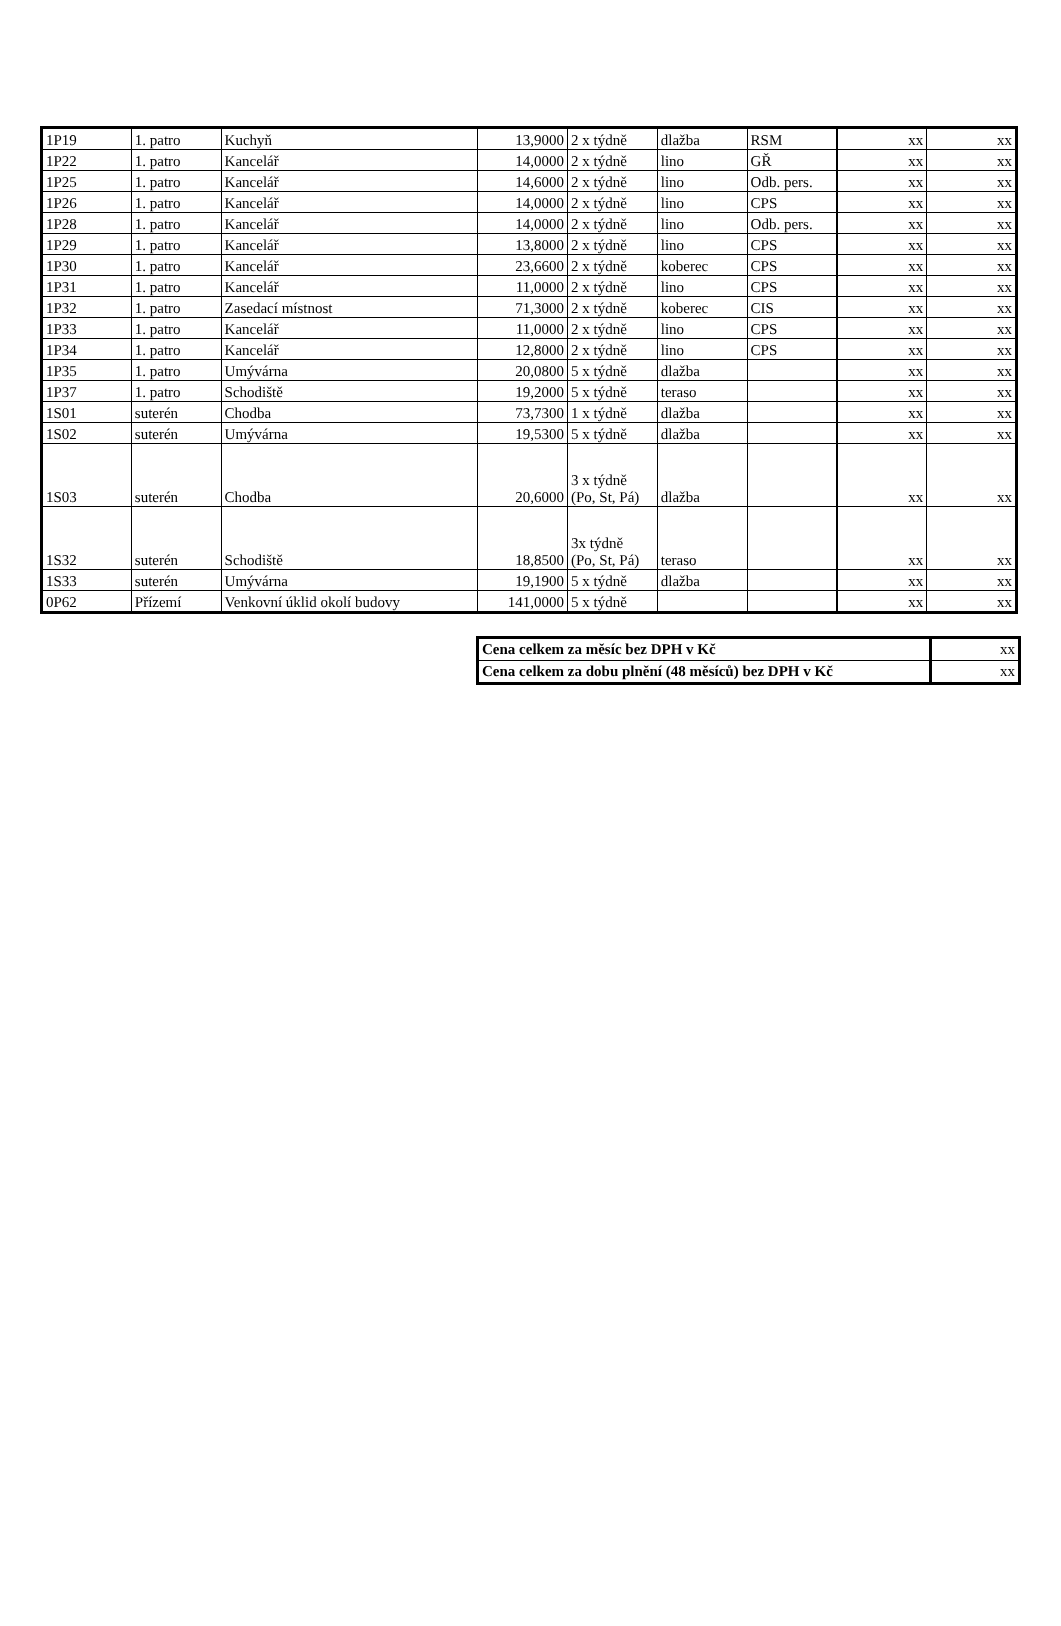| 1P19 | 1. patro | Kuchyň | 13,9000 | 2 x týdně | dlažba | RSM | xx | xx |
| 1P22 | 1. patro | Kancelář | 14,0000 | 2 x týdně | lino | GŘ | xx | xx |
| 1P25 | 1. patro | Kancelář | 14,6000 | 2 x týdně | lino | Odb. pers. | xx | xx |
| 1P26 | 1. patro | Kancelář | 14,0000 | 2 x týdně | lino | CPS | xx | xx |
| 1P28 | 1. patro | Kancelář | 14,0000 | 2 x týdně | lino | Odb. pers. | xx | xx |
| 1P29 | 1. patro | Kancelář | 13,8000 | 2 x týdně | lino | CPS | xx | xx |
| 1P30 | 1. patro | Kancelář | 23,6600 | 2 x týdně | koberec | CPS | xx | xx |
| 1P31 | 1. patro | Kancelář | 11,0000 | 2 x týdně | lino | CPS | xx | xx |
| 1P32 | 1. patro | Zasedací místnost | 71,3000 | 2 x týdně | koberec | CIS | xx | xx |
| 1P33 | 1. patro | Kancelář | 11,0000 | 2 x týdně | lino | CPS | xx | xx |
| 1P34 | 1. patro | Kancelář | 12,8000 | 2 x týdně | lino | CPS | xx | xx |
| 1P35 | 1. patro | Umývárna | 20,0800 | 5 x týdně | dlažba | | xx | xx |
| 1P37 | 1. patro | Schodiště | 19,2000 | 5 x týdně | teraso | | xx | xx |
| 1S01 | suterén | Chodba | 73,7300 | 1 x týdně | dlažba | | xx | xx |
| 1S02 | suterén | Umývárna | 19,5300 | 5 x týdně | dlažba | | xx | xx |
| 1S03 | suterén | Chodba | 20,6000 | 3 x týdně (Po, St, Pá) | dlažba | | xx | xx |
| 1S32 | suterén | Schodiště | 18,8500 | 3x týdně (Po, St, Pá) | teraso | | xx | xx |
| 1S33 | suterén | Umývárna | 19,1900 | 5 x týdně | dlažba | | xx | xx |
| 0P62 | Přízemí | Venkovní úklid okolí budovy | 141,0000 | 5 x týdně | | | xx | xx |
| Cena celkem za měsíc bez DPH v Kč | xx |
| Cena celkem za dobu plnění (48 měsíců) bez DPH v Kč | xx |